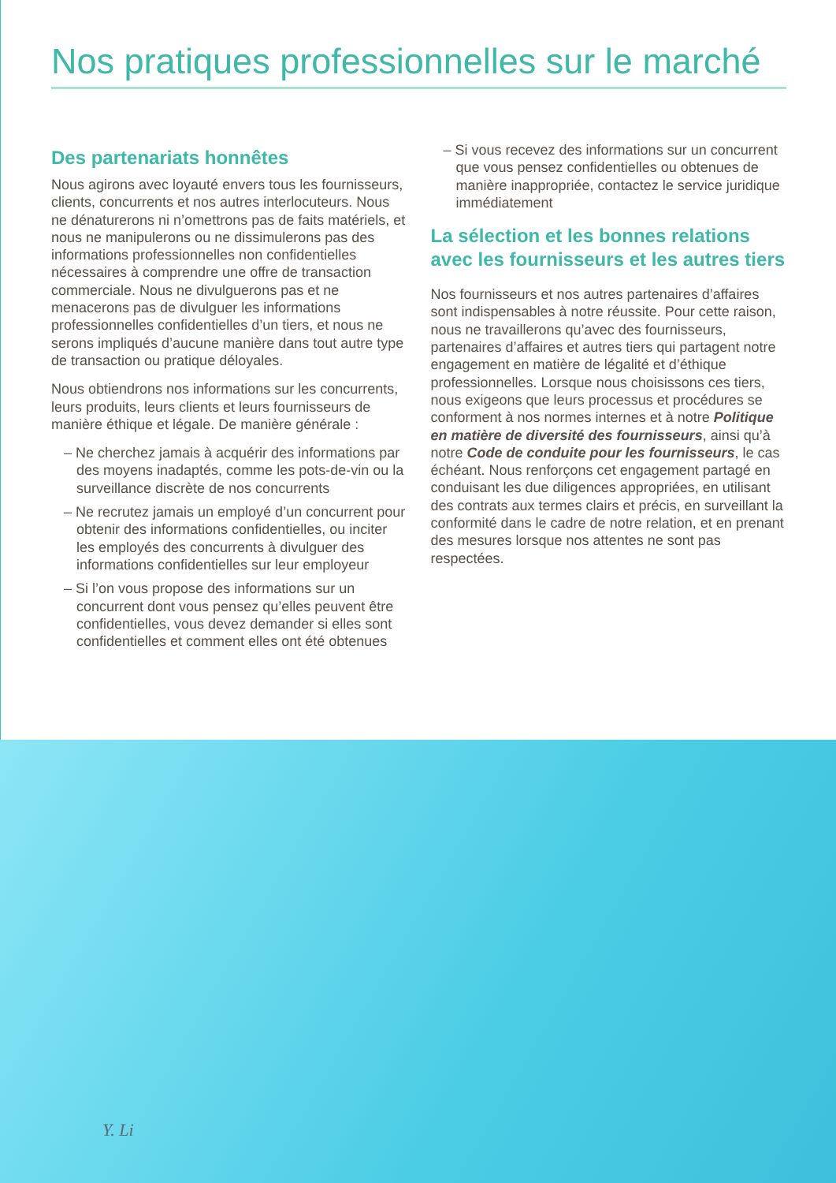Nos pratiques professionnelles sur le marché
Des partenariats honnêtes
Nous agirons avec loyauté envers tous les fournisseurs, clients, concurrents et nos autres interlocuteurs. Nous ne dénaturerons ni n’omettrons pas de faits matériels, et nous ne manipulerons ou ne dissimulerons pas des informations professionnelles non confidentielles nécessaires à comprendre une offre de transaction commerciale. Nous ne divulguerons pas et ne menacerons pas de divulguer les informations professionnelles confidentielles d’un tiers, et nous ne serons impliqués d’aucune manière dans tout autre type de transaction ou pratique déloyales.
Nous obtiendrons nos informations sur les concurrents, leurs produits, leurs clients et leurs fournisseurs de manière éthique et légale. De manière générale :
– Ne cherchez jamais à acquérir des informations par des moyens inadaptés, comme les pots-de-vin ou la surveillance discrète de nos concurrents
– Ne recrutez jamais un employé d’un concurrent pour obtenir des informations confidentielles, ou inciter les employés des concurrents à divulguer des informations confidentielles sur leur employeur
– Si l’on vous propose des informations sur un concurrent dont vous pensez qu’elles peuvent être confidentielles, vous devez demander si elles sont confidentielles et comment elles ont été obtenues
– Si vous recevez des informations sur un concurrent que vous pensez confidentielles ou obtenues de manière inappropriée, contactez le service juridique immédiatement
La sélection et les bonnes relations avec les fournisseurs et les autres tiers
Nos fournisseurs et nos autres partenaires d’affaires sont indispensables à notre réussite. Pour cette raison, nous ne travaillerons qu’avec des fournisseurs, partenaires d’affaires et autres tiers qui partagent notre engagement en matière de légalité et d’éthique professionnelles. Lorsque nous choisissons ces tiers, nous exigeons que leurs processus et procédures se conforment à nos normes internes et à notre Politique en matière de diversité des fournisseurs, ainsi qu’à notre Code de conduite pour les fournisseurs, le cas échéant. Nous renforçons cet engagement partagé en conduisant les due diligences appropriées, en utilisant des contrats aux termes clairs et précis, en surveillant la conformité dans le cadre de notre relation, et en prenant des mesures lorsque nos attentes ne sont pas respectées.
Y. Li